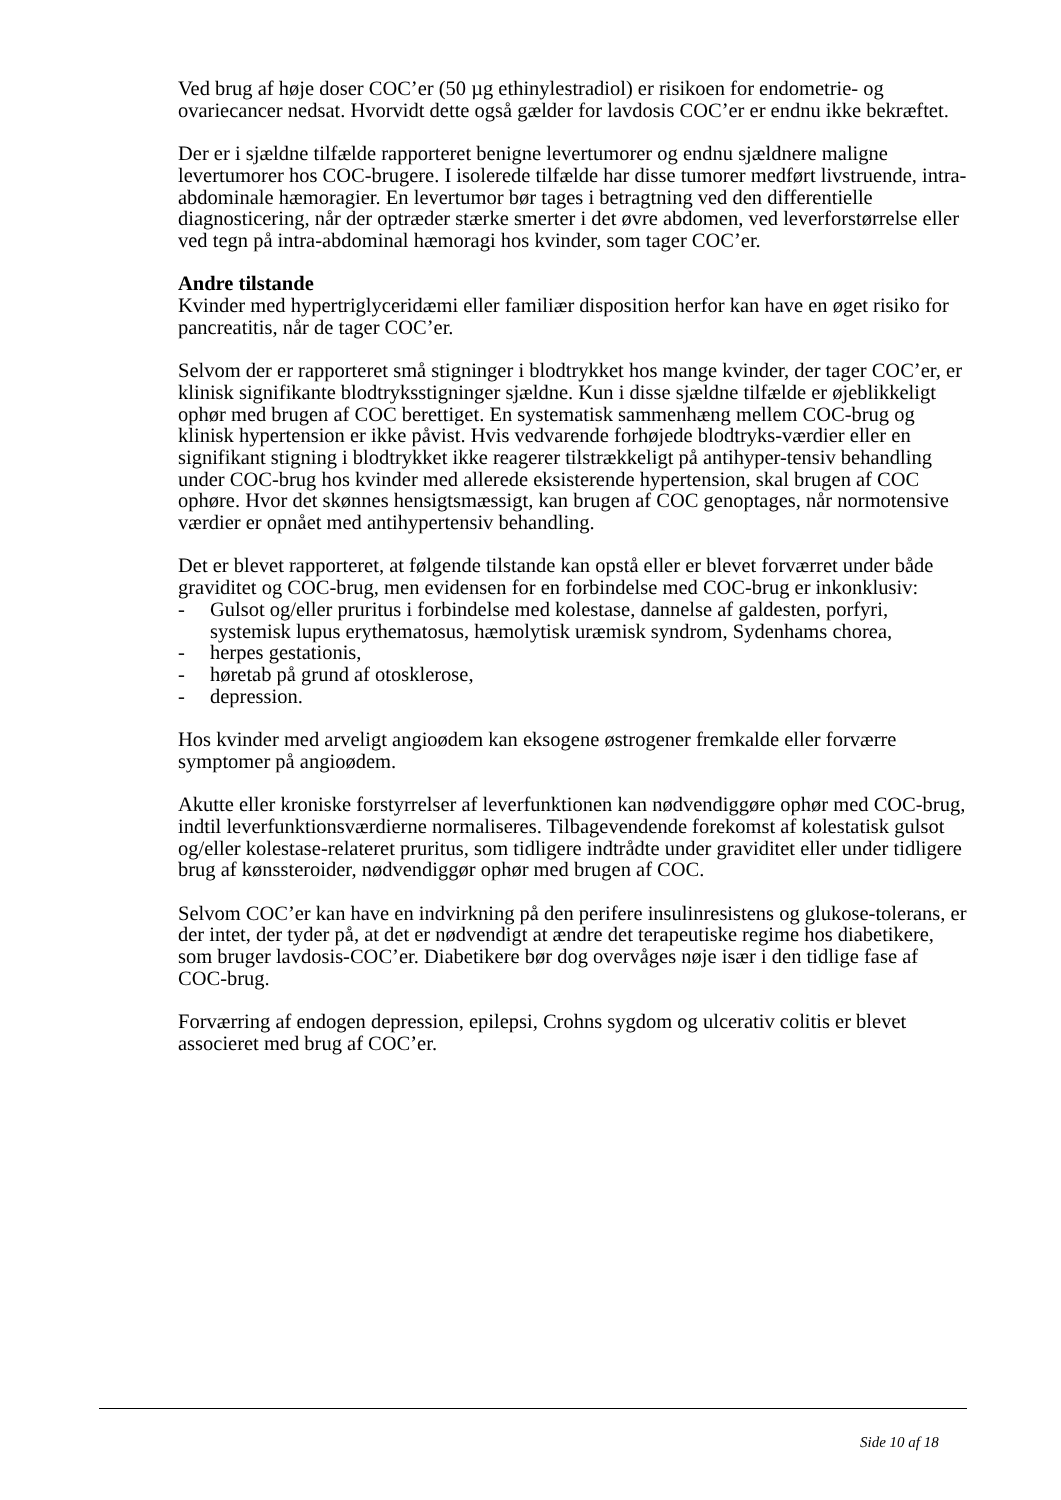Ved brug af høje doser COC’er (50 µg ethinylestradiol) er risikoen for endometrie- og ovariecancer nedsat. Hvorvidt dette også gælder for lavdosis COC’er er endnu ikke bekræftet.
Der er i sjældne tilfælde rapporteret benigne levertumorer og endnu sjældnere maligne levertumorer hos COC-brugere. I isolerede tilfælde har disse tumorer medført livstruende, intra-abdominale hæmoragier. En levertumor bør tages i betragtning ved den differentielle diagnosticering, når der optræder stærke smerter i det øvre abdomen, ved leverforstørrelse eller ved tegn på intra-abdominal hæmoragi hos kvinder, som tager COC’er.
Andre tilstande
Kvinder med hypertriglyceridæmi eller familiær disposition herfor kan have en øget risiko for pancreatitis, når de tager COC’er.
Selvom der er rapporteret små stigninger i blodtrykket hos mange kvinder, der tager COC’er, er klinisk signifikante blodtryksstigninger sjældne. Kun i disse sjældne tilfælde er øjeblikkeligt ophør med brugen af COC berettiget. En systematisk sammenhæng mellem COC-brug og klinisk hypertension er ikke påvist. Hvis vedvarende forhøjede blodtryks-værdier eller en signifikant stigning i blodtrykket ikke reagerer tilstrækkeligt på antihyper-tensiv behandling under COC-brug hos kvinder med allerede eksisterende hypertension, skal brugen af COC ophøre. Hvor det skønnes hensigtsmæssigt, kan brugen af COC genoptages, når normotensive værdier er opnået med antihypertensiv behandling.
Det er blevet rapporteret, at følgende tilstande kan opstå eller er blevet forværret under både graviditet og COC-brug, men evidensen for en forbindelse med COC-brug er inkonklusiv:
- Gulsot og/eller pruritus i forbindelse med kolestase, dannelse af galdesten, porfyri, systemisk lupus erythematosus, hæmolytisk uræmisk syndrom, Sydenhams chorea,
- herpes gestationis,
- høretab på grund af otosklerose,
- depression.
Hos kvinder med arveligt angioødem kan eksogene østrogener fremkalde eller forværre symptomer på angioødem.
Akutte eller kroniske forstyrrelser af leverfunktionen kan nødvendiggøre ophør med COC-brug, indtil leverfunktionsværdierne normaliseres. Tilbagevendende forekomst af kolestatisk gulsot og/eller kolestase-relateret pruritus, som tidligere indtrådte under graviditet eller under tidligere brug af kønssteroider, nødvendiggør ophør med brugen af COC.
Selvom COC’er kan have en indvirkning på den perifere insulinresistens og glukose-tolerans, er der intet, der tyder på, at det er nødvendigt at ændre det terapeutiske regime hos diabetikere, som bruger lavdosis-COC’er. Diabetikere bør dog overvåges nøje især i den tidlige fase af COC-brug.
Forværring af endogen depression, epilepsi, Crohns sygdom og ulcerativ colitis er blevet associeret med brug af COC’er.
Side 10 af 18